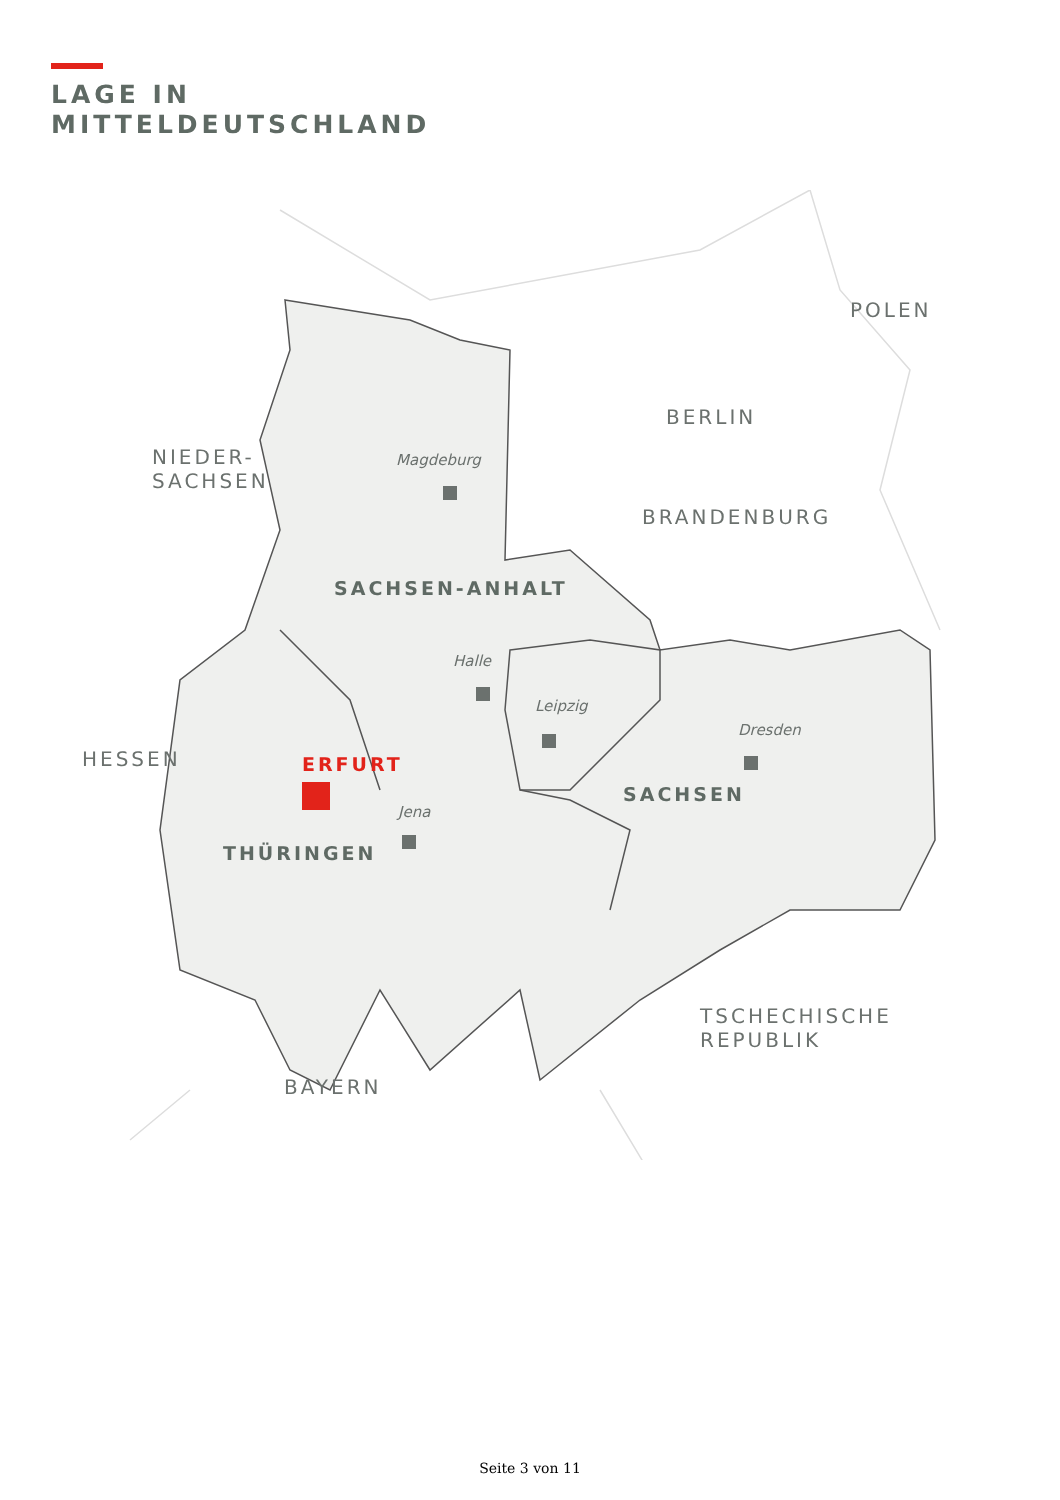LAGE IN
MITTELDEUTSCHLAND
POLEN
BERLIN
NIEDER-
SACHSEN
Magdeburg
BRANDENBURG
SACHSEN-ANHALT
Halle
Leipzig
Dresden
HESSEN ERFURT
SACHSEN
Jena
THÜRINGEN
TSCHECHISCHE
REPUBLIK
BAYERN
Seite 3 von 11